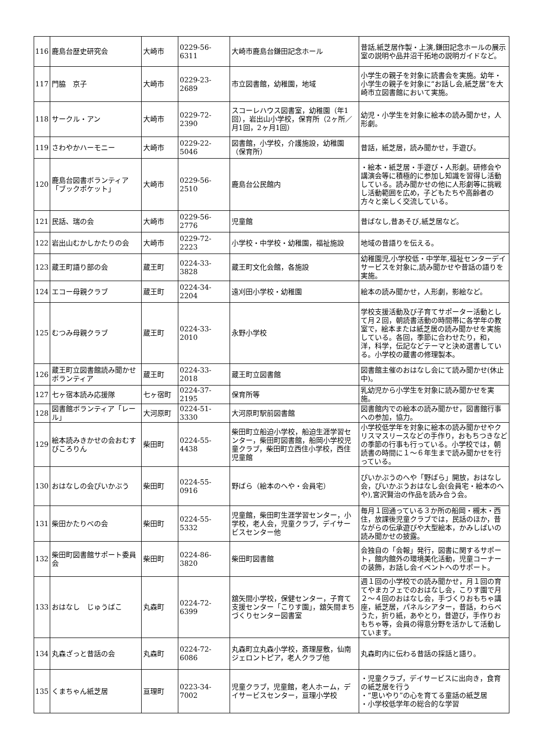| 116 | 鹿島台歴史研究会 | 大崎市 | 0229-56-6311 | 大崎市鹿島台鎌田記念ホール | 昔話,紙芝居作製・上演,鎌田記念ホールの展示室の説明や品井沼干拓地の説明ガイドなど。 |
| 117 | 門脇 京子 | 大崎市 | 0229-23-2689 | 市立図書館，幼稚園，地域 | 小学生の親子を対象に読書会を実施。幼年・小学生の親子を対象に“お話し会,紙芝居”を大崎市立図書館において実施。 |
| 118 | サークル・アン | 大崎市 | 0229-72-2390 | スコーレハウス図書室，幼稚園（年1回），岩出山小学校，保育所（2ヶ所／月1回，2ヶ月1回） | 幼児・小学生を対象に絵本の読み聞かせ，人形劇。 |
| 119 | さわやかハーモニー | 大崎市 | 0229-22-5046 | 図書館，小学校，介護施設，幼稚園（保育所） | 昔話，紙芝居，読み聞かせ，手遊び。 |
| 120 | 鹿島台図書ボランティア「ブックポケット」 | 大崎市 | 0229-56-2510 | 鹿島台公民館内 | ・絵本・紙芝居・手遊び・人形劇。研修会や講演会等に積極的に参加し知識を習得し活動している。読み聞かせの他に人形劇等に挑戦し活動範囲を広め，子どもたちや高齢者の方々と楽しく交流している。 |
| 121 | 民話、瑞の会 | 大崎市 | 0229-56-2776 | 児童館 | 昔ばなし,昔あそび,紙芝居など。 |
| 122 | 岩出山むかしかたりの会 | 大崎市 | 0229-72-2223 | 小学校・中学校・幼稚園，福祉施設 | 地域の昔語りを伝える。 |
| 123 | 蔵王町語り部の会 | 蔵王町 | 0224-33-3828 | 蔵王町文化会館，各施設 | 幼稚園児,小学校低・中学年,福祉センターデイサービスを対象に,読み聞かせや昔話の語りを実施。 |
| 124 | エコー母親クラブ | 蔵王町 | 0224-34-2204 | 遠刈田小学校・幼稚園 | 絵本の読み聞かせ，人形劇，影絵など。 |
| 125 | むつみ母親クラブ | 蔵王町 | 0224-33-2010 | 永野小学校 | 学校支援活動及び子育てサポーター活動として月２回，朝読書活動の時間帯に各学年の教室で，絵本または紙芝居の読み聞かせを実施している。各回，季節に合わせたり，和，洋，科学，伝記などテーマと決め選書している。小学校の蔵書の修理製本。 |
| 126 | 蔵王町立図書館読み聞かせボランティア | 蔵王町 | 0224-33-2018 | 蔵王町立図書館 | 図書館主催のおはなし会にて読み聞かせ(休止中)。 |
| 127 | 七ヶ宿本読み応援隊 | 七ヶ宿町 | 0224-37-2195 | 保育所等 | 乳幼児から小学生を対象に読み聞かせを実施。 |
| 128 | 図書館ボランティア「レール」 | 大河原町 | 0224-51-3330 | 大河原町駅前図書館 | 図書館内での絵本の読み聞かせ，図書館行事への参加，協力。 |
| 129 | 絵本読みきかせの会おむすびころりん | 柴田町 | 0224-55-4438 | 柴田町立船迫小学校，船迫生涯学習センター，柴田町図書館，船岡小学校児童クラブ，柴田町立西住小学校，西住児童館 | 小学校低学年を対象に絵本の読み聞かせやクリスマスリースなどの手作り，おもちつきなどの季節の行事も行っている。小学校では，朝読書の時間に１～６年生まで読み聞かせを行っている。 |
| 130 | おはなしの会ぴいかぶう | 柴田町 | 0224-55-0916 | 野ばら（絵本のへや・会員宅） | ぴいかぶうのへや「野ばら」開放，おはなし会，ぴいかぶうおはなし会(会員宅・絵本のへや),宮沢賢治の作品を読み合う会。 |
| 131 | 柴田かたりべの会 | 柴田町 | 0224-55-5332 | 児童館，柴田町生涯学習センター，小学校，老人会，児童クラブ，デイサービスセンター他 | 毎月１回通っている３か所の船岡・槻木・西住，放課後児童クラブでは，民話のほか，昔ながらの伝承遊びや大型絵本，かみしばいの読み聞かせの披露。 |
| 132 | 柴田町図書館サポート委員会 | 柴田町 | 0224-86-3820 | 柴田町図書館 | 会独自の「会報」発行，図書に関するサポート，館内館外の環境美化活動，児童コーナーの装飾，お話し会イベントへのサポート。 |
| 133 | おはなし じゅうばこ | 丸森町 | 0224-72-6399 | 舘矢間小学校，保健センター，子育て支援センター「こりす園」，舘矢間まちづくりセンター図書室 | 週１回の小学校での読み聞かせ，月１回の育てやまカフェでのおはなし会，こりす園で月２～４回のおはなし会，手づくりおもちゃ講座，紙芝居，パネルシアター，昔話，わらべうた，折り紙，あやとり，昔遊び，手作りおもちゃ等，会員の得意分野を活かして活動しています。 |
| 134 | 丸森ざっと昔話の会 | 丸森町 | 0224-72-6086 | 丸森町立丸森小学校，斎理屋敷，仙南ジェロントピア，老人クラブ他 | 丸森町内に伝わる昔話の採話と語り。 |
| 135 | くまちゃん紙芝居 | 亘理町 | 0223-34-7002 | 児童クラブ，児童館，老人ホーム，デイサービスセンター，亘理小学校 | ・児童クラブ，デイサービスに出向き，食育の紙芝居を行う ・“思いやり”の心を育てる童話の紙芝居 ・小学校低学年の総合的な学習 |